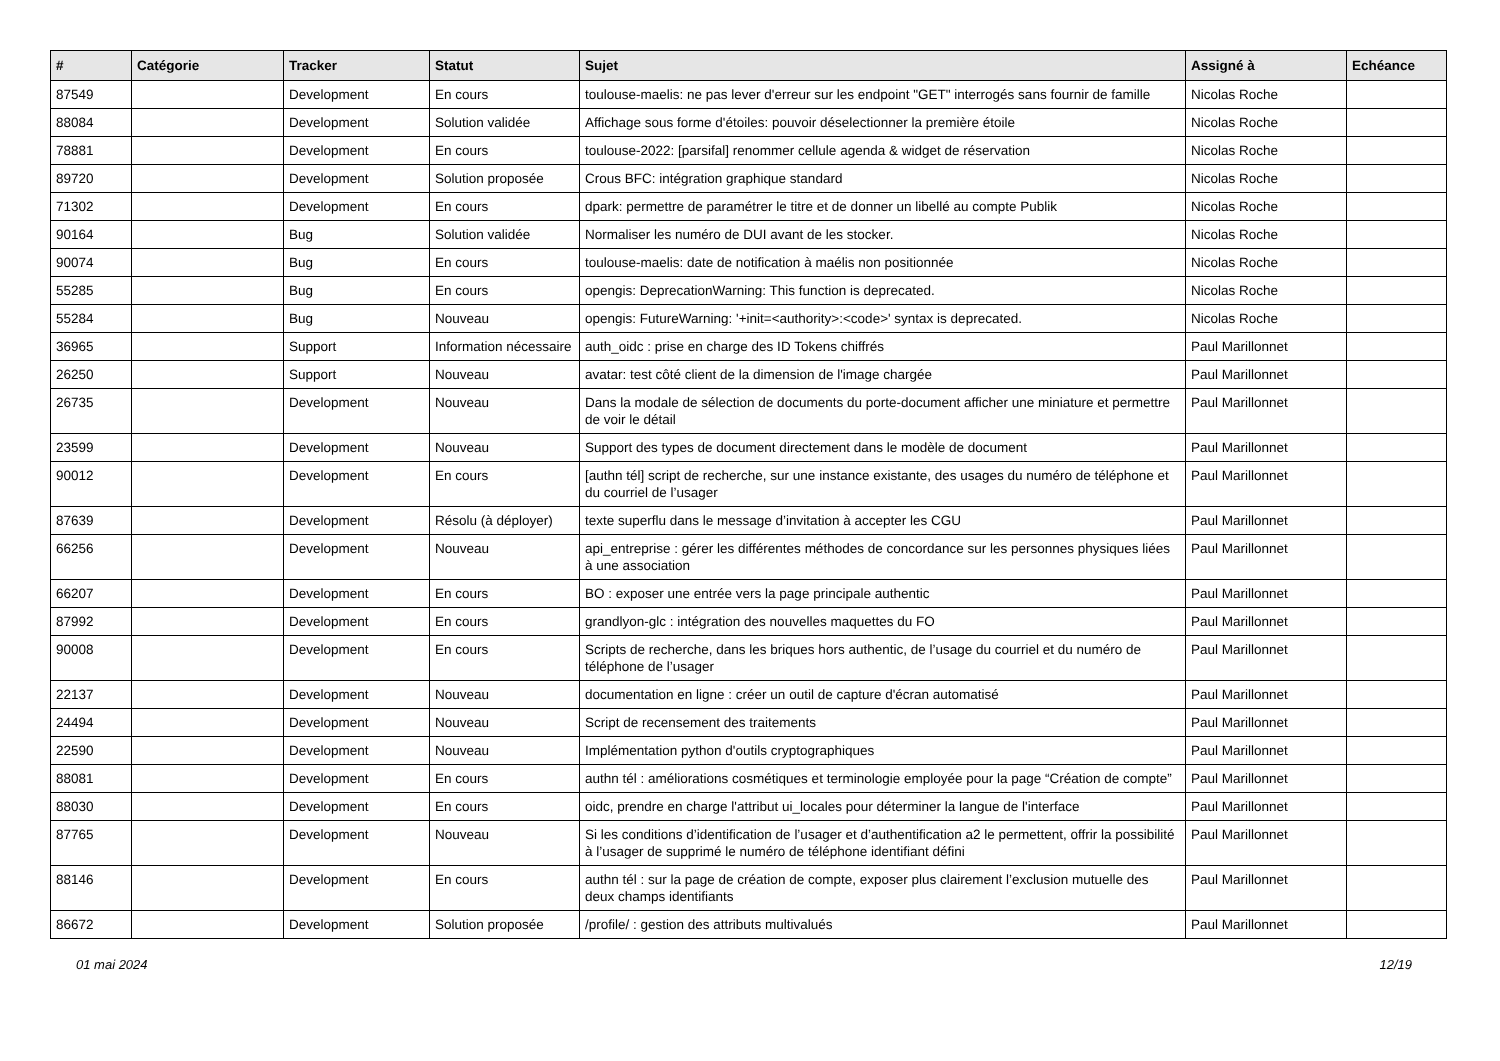| # | Catégorie | Tracker | Statut | Sujet | Assigné à | Echéance |
| --- | --- | --- | --- | --- | --- | --- |
| 87549 | | Development | En cours | toulouse-maelis: ne pas lever d'erreur sur les endpoint "GET" interrogés sans fournir de famille | Nicolas Roche | |
| 88084 | | Development | Solution validée | Affichage sous forme d'étoiles: pouvoir déselectionner la première étoile | Nicolas Roche | |
| 78881 | | Development | En cours | toulouse-2022: [parsifal] renommer cellule agenda & widget de réservation | Nicolas Roche | |
| 89720 | | Development | Solution proposée | Crous BFC: intégration graphique standard | Nicolas Roche | |
| 71302 | | Development | En cours | dpark: permettre de paramétrer le titre et de donner un libellé au compte Publik | Nicolas Roche | |
| 90164 | | Bug | Solution validée | Normaliser les numéro de DUI avant de les stocker. | Nicolas Roche | |
| 90074 | | Bug | En cours | toulouse-maelis: date de notification à maélis non positionnée | Nicolas Roche | |
| 55285 | | Bug | En cours | opengis: DeprecationWarning: This function is deprecated. | Nicolas Roche | |
| 55284 | | Bug | Nouveau | opengis: FutureWarning: '+init=<authority>:<code>' syntax is deprecated. | Nicolas Roche | |
| 36965 | | Support | Information nécessaire | auth_oidc : prise en charge des ID Tokens chiffrés | Paul Marillonnet | |
| 26250 | | Support | Nouveau | avatar: test côté client de la dimension de l'image chargée | Paul Marillonnet | |
| 26735 | | Development | Nouveau | Dans la modale de sélection de documents du porte-document afficher une miniature et permettre de voir le détail | Paul Marillonnet | |
| 23599 | | Development | Nouveau | Support des types de document directement dans le modèle de document | Paul Marillonnet | |
| 90012 | | Development | En cours | [authn tél] script de recherche, sur une instance existante, des usages du numéro de téléphone et du courriel de l’usager | Paul Marillonnet | |
| 87639 | | Development | Résolu (à déployer) | texte superflu dans le message d’invitation à accepter les CGU | Paul Marillonnet | |
| 66256 | | Development | Nouveau | api_entreprise : gérer les différentes méthodes de concordance sur les personnes physiques liées à une association | Paul Marillonnet | |
| 66207 | | Development | En cours | BO : exposer une entrée vers la page principale authentic | Paul Marillonnet | |
| 87992 | | Development | En cours | grandlyon-glc : intégration des nouvelles maquettes du FO | Paul Marillonnet | |
| 90008 | | Development | En cours | Scripts de recherche, dans les briques hors authentic, de l’usage du courriel et du numéro de téléphone de l’usager | Paul Marillonnet | |
| 22137 | | Development | Nouveau | documentation en ligne : créer un outil de capture d'écran automatisé | Paul Marillonnet | |
| 24494 | | Development | Nouveau | Script de recensement des traitements | Paul Marillonnet | |
| 22590 | | Development | Nouveau | Implémentation python d'outils cryptographiques | Paul Marillonnet | |
| 88081 | | Development | En cours | authn tél : améliorations cosmétiques et terminologie employée pour la page “Création de compte” | Paul Marillonnet | |
| 88030 | | Development | En cours | oidc, prendre en charge l'attribut ui_locales pour déterminer la langue de l'interface | Paul Marillonnet | |
| 87765 | | Development | Nouveau | Si les conditions d’identification de l’usager et d’authentification a2 le permettent, offrir la possibilité à l’usager de supprimé le numéro de téléphone identifiant défini | Paul Marillonnet | |
| 88146 | | Development | En cours | authn tél : sur la page de création de compte, exposer plus clairement l’exclusion mutuelle des deux champs identifiants | Paul Marillonnet | |
| 86672 | | Development | Solution proposée | /profile/ : gestion des attributs multivalués | Paul Marillonnet | |
01 mai 2024 12/19